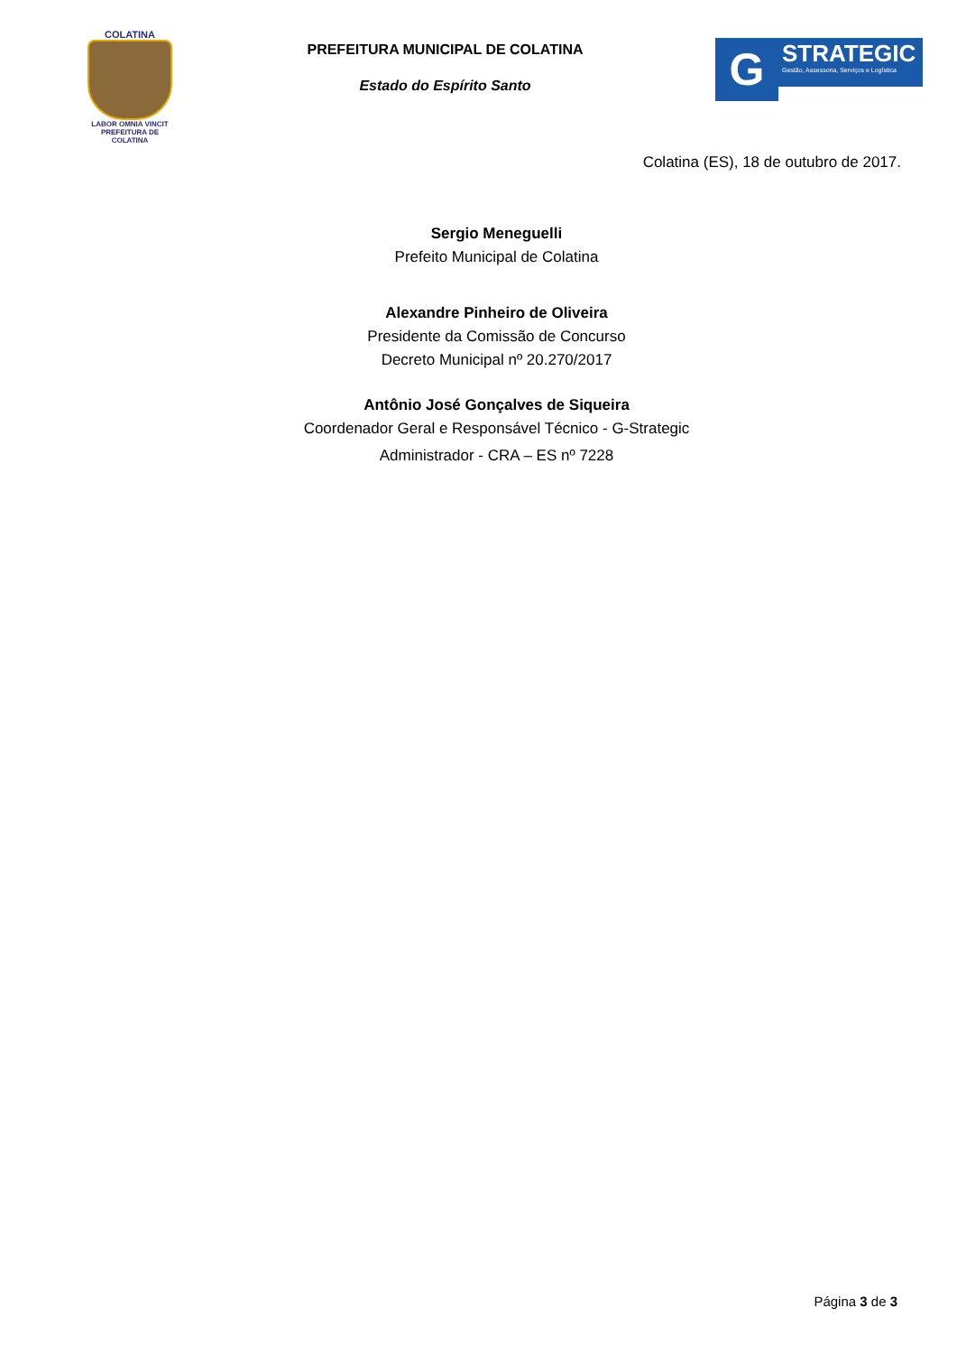COLATINA
LABOR OMNIA VINCIT
PREFEITURA DE
COLATINA
PREFEITURA MUNICIPAL DE COLATINA
Estado do Espírito Santo
G
STRATEGIC
Gestão, Assessoria, Serviços e Logística
Colatina (ES), 18 de outubro de 2017.
Sergio Meneguelli
Prefeito Municipal de Colatina
Alexandre Pinheiro de Oliveira
Presidente da Comissão de Concurso
Decreto Municipal nº 20.270/2017
Antônio José Gonçalves de Siqueira
Coordenador Geral e Responsável Técnico - G-Strategic
Administrador - CRA – ES nº 7228
Página 3 de 3